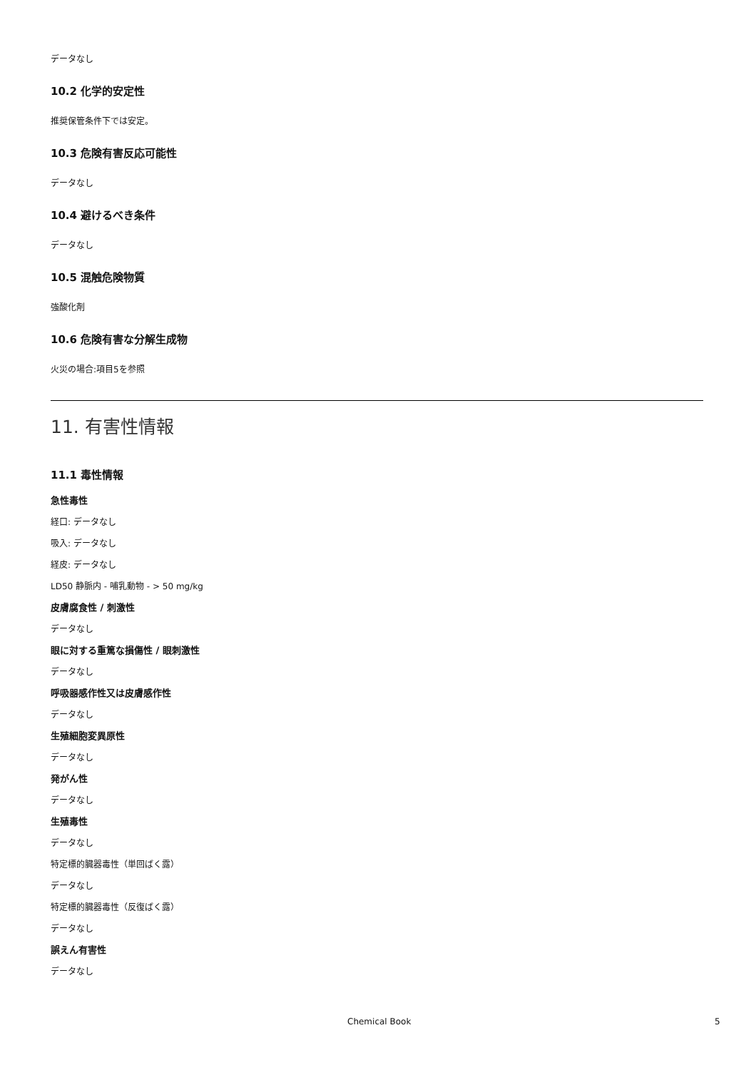データなし
10.2 化学的安定性
推奨保管条件下では安定。
10.3 危険有害反応可能性
データなし
10.4 避けるべき条件
データなし
10.5 混触危険物質
強酸化剤
10.6 危険有害な分解生成物
火災の場合:項目5を参照
11. 有害性情報
11.1 毒性情報
急性毒性
経口: データなし
吸入: データなし
経皮: データなし
LD50 静脈内 - 哺乳動物 - > 50 mg/kg
皮膚腐食性 / 刺激性
データなし
眼に対する重篤な損傷性 / 眼刺激性
データなし
呼吸器感作性又は皮膚感作性
データなし
生殖細胞変異原性
データなし
発がん性
データなし
生殖毒性
データなし
特定標的臓器毒性（単回ばく露）
データなし
特定標的臓器毒性（反復ばく露）
データなし
誤えん有害性
データなし
Chemical Book 5